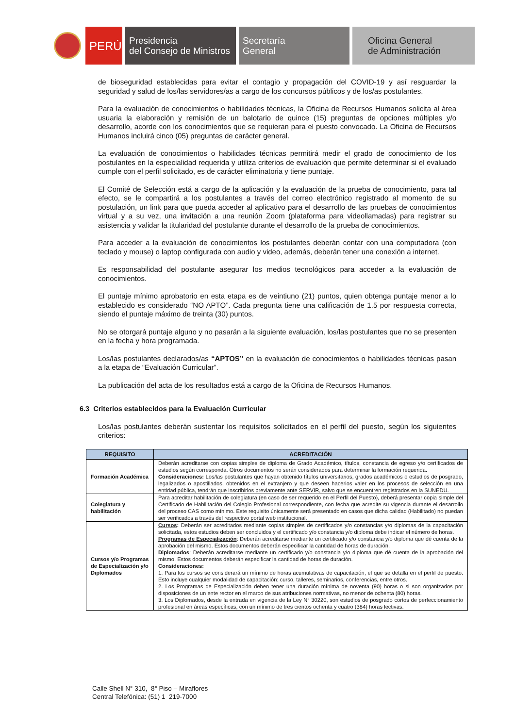PERÚ
Presidencia
del Consejo de Ministros
Secretaría
General
Oficina General
de Administración
de bioseguridad establecidas para evitar el contagio y propagación del COVID-19 y así resguardar la seguridad y salud de los/las servidores/as a cargo de los concursos públicos y de los/as postulantes.
Para la evaluación de conocimientos o habilidades técnicas, la Oficina de Recursos Humanos solicita al área usuaria la elaboración y remisión de un balotario de quince (15) preguntas de opciones múltiples y/o desarrollo, acorde con los conocimientos que se requieran para el puesto convocado. La Oficina de Recursos Humanos incluirá cinco (05) preguntas de carácter general.
La evaluación de conocimientos o habilidades técnicas permitirá medir el grado de conocimiento de los postulantes en la especialidad requerida y utiliza criterios de evaluación que permite determinar si el evaluado cumple con el perfil solicitado, es de carácter eliminatoria y tiene puntaje.
El Comité de Selección está a cargo de la aplicación y la evaluación de la prueba de conocimiento, para tal efecto, se le compartirá a los postulantes a través del correo electrónico registrado al momento de su postulación, un link para que pueda acceder al aplicativo para el desarrollo de las pruebas de conocimientos virtual y a su vez, una invitación a una reunión Zoom (plataforma para videollamadas) para registrar su asistencia y validar la titularidad del postulante durante el desarrollo de la prueba de conocimientos.
Para acceder a la evaluación de conocimientos los postulantes deberán contar con una computadora (con teclado y mouse) o laptop configurada con audio y video, además, deberán tener una conexión a internet.
Es responsabilidad del postulante asegurar los medios tecnológicos para acceder a la evaluación de conocimientos.
El puntaje mínimo aprobatorio en esta etapa es de veintiuno (21) puntos, quien obtenga puntaje menor a lo establecido es considerado “NO APTO”. Cada pregunta tiene una calificación de 1.5 por respuesta correcta, siendo el puntaje máximo de treinta (30) puntos.
No se otorgará puntaje alguno y no pasarán a la siguiente evaluación, los/las postulantes que no se presenten en la fecha y hora programada.
Los/las postulantes declarados/as “APTOS” en la evaluación de conocimientos o habilidades técnicas pasan a la etapa de “Evaluación Curricular”.
La publicación del acta de los resultados está a cargo de la Oficina de Recursos Humanos.
6.3 Criterios establecidos para la Evaluación Curricular
Los/las postulantes deberán sustentar los requisitos solicitados en el perfil del puesto, según los siguientes criterios:
| REQUISITO | ACREDITACIÓN |
| --- | --- |
| Formación Académica | Deberán acreditarse con copias simples de diploma de Grado Académico, títulos, constancia de egreso y/o certificados de estudios según corresponda. Otros documentos no serán considerados para determinar la formación requerida. Consideraciones: Los/las postulantes que hayan obtenido títulos universitarios, grados académicos o estudios de posgrado, legalizados o apostillados, obtenidos en el extranjero y que deseen hacerlos valer en los procesos de selección en una entidad pública, tendrán que inscribirlos previamente ante SERVIR, salvo que se encuentren registrados en la SUNEDU. |
| Colegiatura y habilitación | Para acreditar habilitación de colegiatura (en caso de ser requerido en el Perfil del Puesto), deberá presentar copia simple del Certificado de Habilitación del Colegio Profesional correspondiente, con fecha que acredite su vigencia durante el desarrollo del proceso CAS como mínimo. Este requisito únicamente será presentado en casos que dicha calidad (Habilitado) no puedan ser verificados a través del respectivo portal web institucional. |
| Cursos y/o Programas de Especialización y/o Diplomados | Cursos : Deberán ser acreditados mediante copias simples de certificados y/o constancias y/o diplomas de la capacitación solicitada, estos estudios deben ser concluidos y el certificado y/o constancia y/o diploma debe indicar el número de horas. Programas de Especialización : Deberán acreditarse mediante un certificado y/o constancia y/o diploma que dé cuenta de la aprobación del mismo. Estos documentos deberán especificar la cantidad de horas de duración. Diplomados : Deberán acreditarse mediante un certificado y/o constancia y/o diploma que dé cuenta de la aprobación del mismo. Estos documentos deberán especificar la cantidad de horas de duración. Consideraciones: 1. Para los cursos se considerará un mínimo de horas acumulativas de capacitación, el que se detalla en el perfil de puesto. Esto incluye cualquier modalidad de capacitación: curso, talleres, seminarios, conferencias, entre otros. 2. Los Programas de Especialización deben tener una duración mínima de noventa (90) horas o si son organizados por disposiciones de un ente rector en el marco de sus atribuciones normativas, no menor de ochenta (80) horas. 3. Los Diplomados, desde la entrada en vigencia de la Ley N° 30220, son estudios de posgrado cortos de perfeccionamiento profesional en áreas específicas, con un mínimo de tres cientos ochenta y cuatro (384) horas lectivas. |
Calle Shell N° 310, 8° Piso – Miraflores
Central Telefónica: (51) 1 219-7000